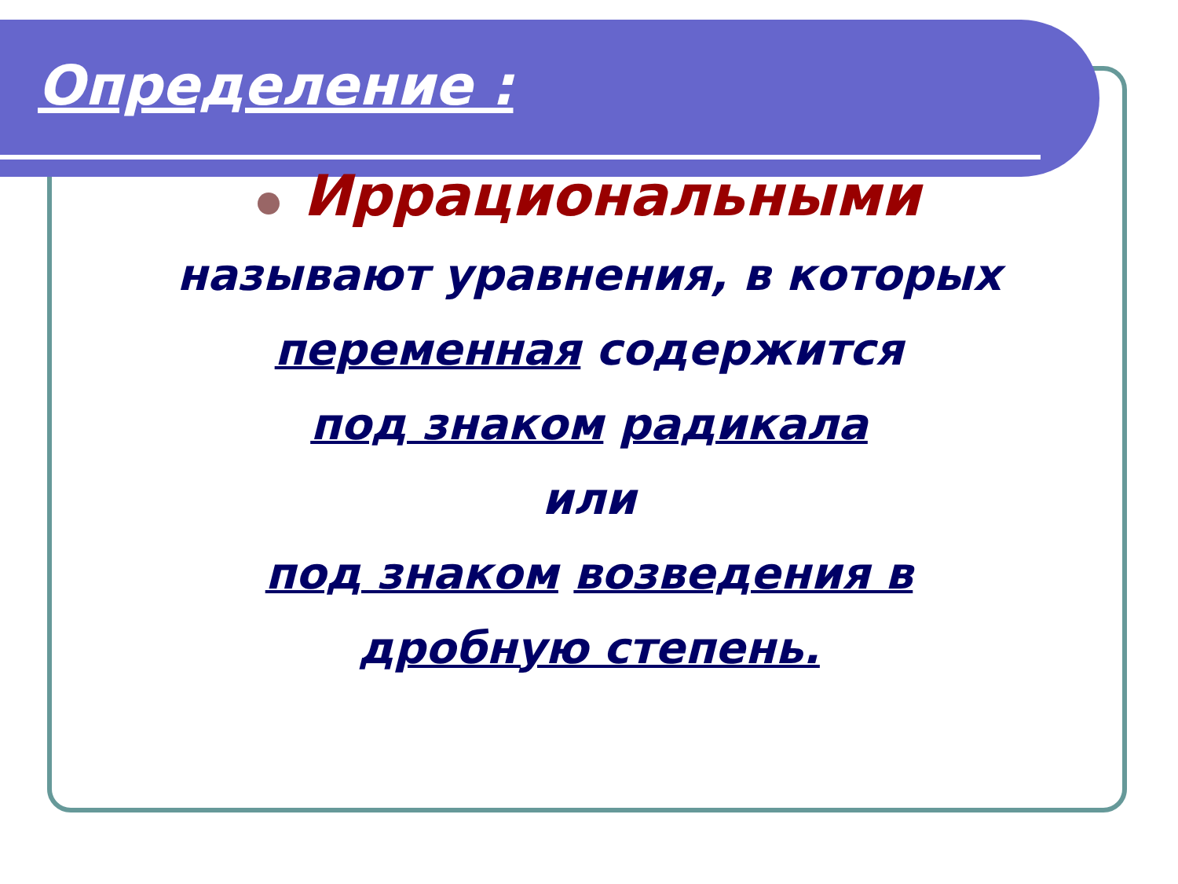Определение :
Иррациональными
называют уравнения, в которых
переменная содержится
под знаком радикала
или
под знаком возведения в
дробную степень.